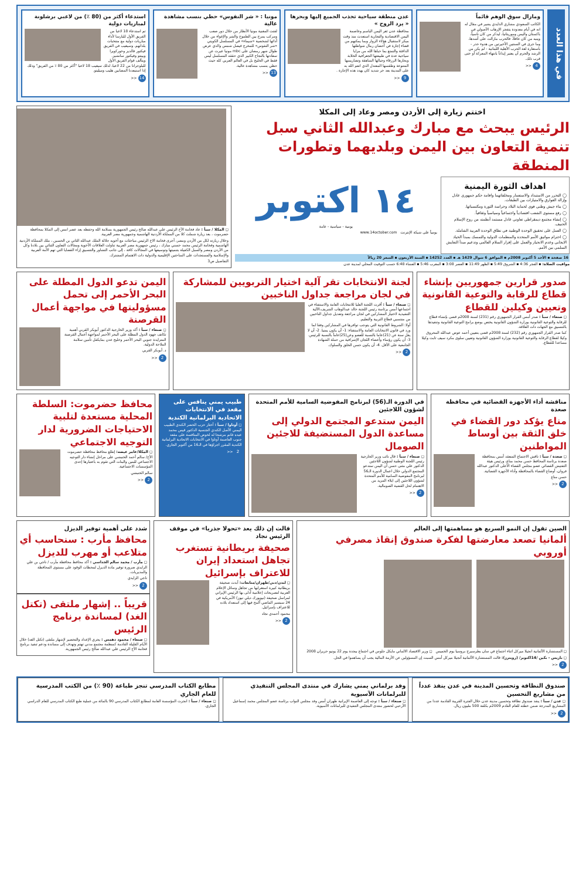في هذا العدد
ومازال سوق الوهم قائماً
الكاتب السعودي مشاري الذايدي يشير في مقال له انه في أيام معدودة يتفجر الإرهاب الأصولي في باكستان واليمن وموريتانيا، ليذكر من كان ناسياً، وينبه من كان غافلاً، فالحرب مازالت على أشدها، وما جرى في السنتين الأخيرتين من هدوء حذر - باستعارة لغة الحرب الأهلية اللبنانية - لم يكن من الرشد والحزم أن يعتبر إيذاناً بانتهاء المعركة أو حتى قرب ذلك.
4 <<
عدن منطقة سياحية تجذب الجميع إليها وبحرها « يرد الروح »
محافظة عدن ثغر اليمن الباسم وعاصمة اليمن الاقتصادية والتجارية استعدت منذ وقت مبكر لاستقبال هؤلاء الزوار وبما يمكنهم من قضاء إجازة في أحضان رمال شواطئها الدافئة والتمتع بما حباها الله من مزايا سياحية عدة في طبيعتها الجغرافية الخلابة وبحارها الزرقاء وجبالها الشاهقة وتضاريسها المتنوعة وطقسها المعتدل الذي انعم الله به على المدينة بعد حر شديد كان يهدد هذه الإجازة .
9 <<
مونيا : « شر النفوس» حظي بنسب مشاهدة عالية
لفتت المغنية مونيا الأنظار من خلال دور صعب ومركب يمزج بين الطموح والشر والإغواء من خلال أدائها لشخصية «شيماء» في المسلسل الكويتي «شر النفوس» للمخرج فيصل شمس والذي عرض طوال شهر رمضان على mbc مونيا عبرت عن سعادتها بالنجاح الكبير الذي حققه المسلسل ليس فقط في الخليج بل في العالم العربي كله حيث حظي بنسب مشاهدة عالية.
13 <<
استدعاء أكثر من (80 ٪) من لاعبي برشلونة لمباريات دولية
تم استدعاء 18 لاعبا من الفريق الأول للبارسا لأداء مباريات دولية مع منتخبات بلدانهم. وسيغيب في الفريق فيكتور فالديز وخوركويرا وبينتو وفيكتور سانشيز. ويتألف قوام الفريق الأول للبلوجرانا من 22 لاعبا، لذلك سيغيب 18 لاعبا "أكثر من 80 ٪ من الفريق" وذلك إذا استبعدنا المصابين هليب وميليتو.
14 <<
اختتم زيارة إلى الأردن ومصر وعاد إلى المكلا
الرئيس يبحث مع مبارك وعبدالله الثاني سبل تنمية التعاون بين اليمن وبلديهما وتطورات المنطقة
اهداف الثورة اليمنية
◯ التحرر من الاستبداد والاستعمار ومخلفاتهما واقامة حكم جمهوري عادل وإزالة الفوارق والامتيازات بين الطبقات.
◯ بناء جيش وطني قوي لحماية البلاد وحراسة الثورة ومكتسباتها.
◯ رفع مستوى الشعب اقتصادياً واجتماعياً وسياسياً وثقافياً.
◯ إنشاء مجتمع ديمقراطي تعاوني عادل مستمد أنظمته من روح الإسلام الحنيف.
◯ العمل على تحقيق الوحدة الوطنية في نطاق الوحدة العربية الشاملة.
◯ احترام مواثيق الأمم المتحدة والمنظمات الدولية والتمسك بمبدأ الحياد الايجابي وعدم الانحياز والعمل على إقرار السلام العالمي وتدعيم مبدأ التعايش السلمي بين الأمم.
١٤ اكتوبر
يومية - سياسية - عامة
يومياً على شبكة الإنترنت www.14october.com
16 صفحة ▪ الأحد 5 أكتوبر 2008م ▪ الموافق 6 شوال 1429 هـ ▪ العدد 14252 ▪ السنة الأربعون ▪ السعر 20 ريالاً
مواقيت الصلاة: ▪ الفجر 4:36 ▪ الشروق 5:49 ▪ الظهر 11:49 ▪ العصر 3:08 ▪ المغرب 5:46 ▪ العشاء 6:48 حسب التوقيت المحلي لمدينة عدن
◻ المكلا / سبأ : عاد فخامة الأخ الرئيس علي عبدالله صالح رئيس الجمهورية بسلامة الله وحفظه بعد عصر امس إلى المكلا بمحافظة حضرموت ، بعد زيارة شملت كلا من المملكة الأردنية الهاشمية وجمهورية مصر العربية.
وخلال زيارته لكل من الأردن ومصر، أجرى فخامة الاخ الرئيس مباحثات مع أخويه جلالة الملك عبدالله الثاني بن الحسين ، ملك المملكة الأردنية الهاشمية وفخامة الرئيس محمد حسني مبارك ، رئيس جمهورية مصر العربية تناولت العلاقات الأخوية ومجالات التعاون الثنائي بين بلادنا وكل من الأردن ومصر والسبل الكفيلة بتنميتها وتوسيعها في المجالات كافة ، إلى جانب التشاور والتنسيق إزاء القضايا التي تهم الأمة العربية والإسلامية والمستجدات على الساحتين الإقليمية والدولية ذات الاهتمام المشترك.
التفاصيل ص3
صدور قرارين جمهوريين بإنشاء قطاع للرقابة والتوعية القانونية وتعيين وكيلين للقطاع
◻ صنعاء / سبأ : صدر أمس القرار الجمهوري رقم (231) لسنة 2008م قضى بإنشاء قطاع للرقابة والتوعية القانونية بوزارة الشؤون القانونية يختص بوضع برامج التوعية القانونية وتنفيذها بالتنسيق مع الجهات ذات العلاقة.
كما صدر القرار الجمهوري رقم (232) لسنة 2008م قضى بتعيين أحمد عوض عبدالله المحروق وكيلا لقطاع الرقابة والتوعية القانونية بوزارة الشؤون القانونية وتعيين سلوى مكرد سيف ثابت وكيلا مساعدا للقطاع.
لجنة الانتخابات تقر آلية اختيار التربويين للمشاركة في لجان مراجعة جداول الناخبين
◻ صنعاء / سبأ : أقرت اللجنة العليا للانتخابات العامة والاستفتاء في اجتماعها أمس برئاسة رئيس اللجنة خالد عبدالوهاب الشريف،الآلية التنفيذية لاختيار المشاركين في لجان مراجعة وتعديل جداول الناخبين من منتسبي قطاع التربية والتعليم.
أولا: الشروط القانونية التي يتوجب توافرها في المشاركين وفقا لما ورد في قانون الانتخابات العامة والاستفتاء: 1- أن يكون يمنيا. 2- أن لا يقل سنة عن (21)عاما بالنسبة للعضو وعن(25)عاماً بالنسبة للرئيس. 3- أن يكون رؤساء وأعضاء اللجان الإشرافية من حملة الشهادة الجامعية على الأقل. 4- أن يكون حسن الخلق والسلوك.
2 <<
اليمن تدعو الدول المطلة على البحر الأحمر إلى تحمل مسؤوليتها في مواجهة أعمال القرصنة
◻ صنعاء / سبأ : أكد وزير الخارجية الدكتور أبوبكر القربي أهمية تكاتف جهود الدول المطلة على البحر الأحمر لمواجهة أعمال القرصنة المتزايدة جنوبي البحر الأحمر وخليج عدن بمايكفل تأمين سلامة الملاحة الدولية.
د. أبوبكر القربي
2 <<
مناقشة أداء الأجهزة القضائية في محافظة صعدة
مناع يؤكد دور القضاء في خلق الثقة بين أوساط المواطنين
◻ صعدة / سبأ : ناقش الاجتماع المنعقد أمس بمحافظة صعدة برئاسة المحافظ حسن محمد مناع، ورئيس هيئة التفتيش القضائي عضو مجلس القضاء الأعلى الدكتور عبدالله فروان، أوضاع القضاء بالمحافظة وأداء الأجهزة القضائية.
حسن مناع
2 <<
في الدورة الـ(56) لبرنامج المفوضية السامية للأمم المتحدة لشؤون اللاجئين
اليمن ستدعو المجتمع الدولي إلى مساعدة الدول المستضيفة للاجئين الصومال
◻ صنعاء / سبأ : قال نائب وزير الخارجية رئيس اللجنة الوطنية لشؤون اللاجئين الدكتور علي مثنى حسن أن اليمن ستدعو المجتمع الدولي خلال اعمال الدورة الـ56 لبرنامج المفوضية السامية للأمم المتحدة لشؤون اللاجئين إلى ايلاء المزيد من الاهتمام لحل القضية الصومالية.
2 <<
طبيب يمني ينافس على مقعد في الانتخابات الاتحادية البرلمانية الكندية
◻ أوتاوا / سبأ : أختار حزب الخضر الكندي الطبيب اليمني الأصل الكندي الجنسية الدكتور قيس محمد عبده غانم مرشحا له لخوض المنافسة على مقعد جنوب العاصمة أوتاوا في الانتخابات الاتحادية البرلمانية الكندية المقرر اجراؤها في الـ16 من أكتوبر الجاري.
2 <<
محافظ حضرموت: السلطة المحلية مستعدة لتلبية الاحتياجات الضرورية لدار التوجيه الاجتماعي
◻ المكلا/عامر عيضه: إطلع محافظ محافظة حضرموت الأخ/ سالم أحمد الخنبشي على مراحل إنشاء دار التوجيه الاجتماعي للبنين والبنات التي تقوم به باعتبارها إحدى المؤسسات الاجتماعية.
سالم الخنبشي
2 <<
الصين تقول إن النمو السريع هو مساهمتها إلى العالم
ألمانيا تصعد معارضتها لفكرة صندوق إنقاذ مصرفي أوروبي
◻ المستشارة الألمانية انجيلا ميركل اثناء اجتماع في سان بطرسبرج بروسيا يوم الخميس ◻ وزير الاقتصاد الالماني مايكل جلوس في اجتماع ببجدة يوم 22 يونيو حزيران 2008
◻ باريس - بكين /14اكتوبر/ (رويترز): قالت المستشارة الألمانية أنجيلا ميركل أمس السبت إن المسؤولين عن الأزمة المالية يجب أن يساهموا في الحل.
2 <<
قالت إن ذلك يعد «تحولا جذريا» في موقف الرئيس نجاد
صحيفة بريطانية تستغرب تجاهل استعداد إيران للاعتراف بإسرائيل
◻ لندن/دبي/طهران/متابعات: أبدت صحيفة بريطانية كبيرة استغرابها من تجاهل وسائل الإعلام الغربية لتصريحات إعلامية أدلى بها الرئيس الإيراني لمراسل صحيفة (نيويورك ديلي نيوز) الأمريكية في 24 سبتمبر الماضي ألمح فيها إلى استعداد بلاده للاعتراف بإسرائيل.
محمود أحمدي نجاد
2 <<
شدد على أهمية توفير الديزل
محافظ مأرب : سنحاسب أي متلاعب أو مهرب للديزل
◻ مأرب / محمد سالم الجداسي : أكد محافظ محافظة مأرب / ناجي بن علي الزايدي ضرورة توفير مادة الديزل لمحطات الوقود على مستوى المحافظة والمديريات.
ناجي الزايدي
2 <<
قريباً .. إشهار ملتقى (تكتل الغد) لمساندة برنامج الرئيس
◻ صنعاء / محمود دهمس : يجري الإعداد والتحضير لإشهار ملتقى (تكتل الغد) خلال الأيام القليلة القادمة كمنظمة مجتمع مدني تهتم وتهدف إلى مساندة ودعم تنفيذ برنامج فخامة الأخ الرئيس علي عبدالله صالح رئيس الجمهورية.
صندوق النظافة وتحسين المدينة في عدن ينفذ عدداً من مشاريع التحسين
◻ عدن / سبأ : ينفذ صندوق نظافة وتحسين مدينة عدن خلال الفترة القريبة القادمة عددا من المشاريع المدرجة ضمن خطته للعام القادم 2009م بكلفة 500 مليون ريال.
2 <<
وفد برلماني يمني يشارك في منتدى المجلس التنفيذي للبرلمانات الآسيوية
◻ صنعاء / سبأ : توجه إلى العاصمة الإيرانية طهران أمس وفد مجلس النواب برئاسة عضو المجلس محمد إسماعيل الأرحبي لحضور منتدى المجلس التنفيذي للبرلمانات الأسيوية.
مطابع الكتاب المدرسي تنجز طباعة (90 ٪) من الكتب المدرسية للعام الجاري
◻ صنعاء / سبأ : انجزت المؤسسة العامة لمطابع الكتاب المدرسي 90 بالمائة من عملية طبع الكتاب المدرسي للعام الدراسي الجاري.